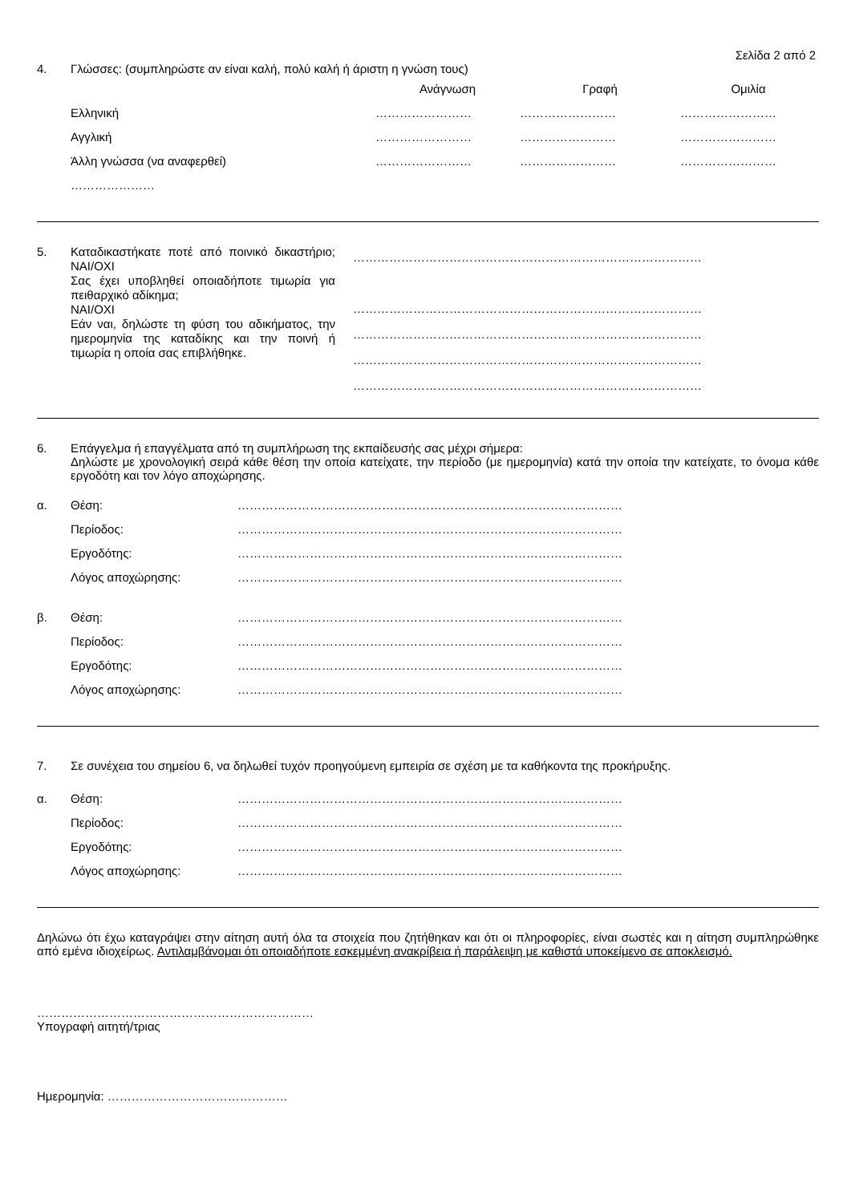Σελίδα 2 από 2
4. Γλώσσες: (συμπληρώστε αν είναι καλή, πολύ καλή ή άριστη η γνώση τους)
| | Ανάγνωση | Γραφή | Ομιλία |
| Ελληνική | …………………… | …………………… | …………………… |
| Αγγλική | …………………… | …………………… | …………………… |
| Άλλη γνώσσα (να αναφερθεί) | …………………… | …………………… | …………………… |
| ………………… | | | |
5.
Καταδικαστήκατε ποτέ από ποινικό δικαστήριο; ΝΑΙ/ΟΧΙ
Σας έχει υποβληθεί οποιαδήποτε τιμωρία για πειθαρχικό αδίκημα;
ΝΑΙ/ΟΧΙ
Εάν ναι, δηλώστε τη φύση του αδικήματος, την ημερομηνία της καταδίκης και την ποινή ή τιμωρία η οποία σας επιβλήθηκε.
……………………………………………………………………………
……………………………………………………………………………
……………………………………………………………………………
……………………………………………………………………………
……………………………………………………………………………
6. Επάγγελμα ή επαγγέλματα από τη συμπλήρωση της εκπαίδευσής σας μέχρι σήμερα:
Δηλώστε με χρονολογική σειρά κάθε θέση την οποία κατείχατε, την περίοδο (με ημερομηνία) κατά την οποία την κατείχατε, το όνομα κάθε εργοδότη και τον λόγο αποχώρησης.
| α. | Θέση: | …………………………………………………………………………………… |
| | Περίοδος: | …………………………………………………………………………………… |
| | Εργοδότης: | …………………………………………………………………………………… |
| | Λόγος αποχώρησης: | …………………………………………………………………………………… |
| β. | Θέση: | …………………………………………………………………………………… |
| | Περίοδος: | …………………………………………………………………………………… |
| | Εργοδότης: | …………………………………………………………………………………… |
| | Λόγος αποχώρησης: | …………………………………………………………………………………… |
7. Σε συνέχεια του σημείου 6, να δηλωθεί τυχόν προηγούμενη εμπειρία σε σχέση με τα καθήκοντα της προκήρυξης.
| α. | Θέση: | …………………………………………………………………………………… |
| | Περίοδος: | …………………………………………………………………………………… |
| | Εργοδότης: | …………………………………………………………………………………… |
| | Λόγος αποχώρησης: | …………………………………………………………………………………… |
Δηλώνω ότι έχω καταγράψει στην αίτηση αυτή όλα τα στοιχεία που ζητήθηκαν και ότι οι πληροφορίες, είναι σωστές και η αίτηση συμπληρώθηκε από εμένα ιδιοχείρως. Αντιλαμβάνομαι ότι οποιαδήποτε εσκεμμένη ανακρίβεια ή παράλειψη με καθιστά υποκείμενο σε αποκλεισμό.
……………………………………………………………
Υπογραφή αιτητή/τριας
Ημερομηνία: ………………………………………